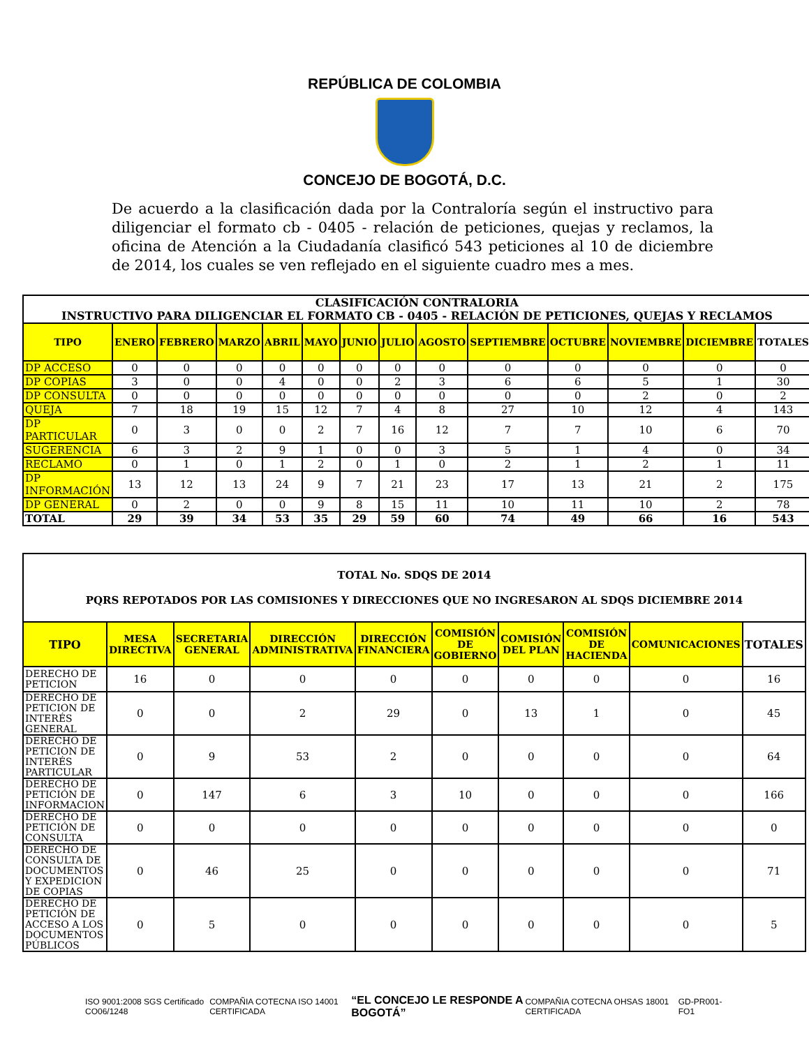REPÚBLICA DE COLOMBIA
CONCEJO DE BOGOTÁ, D.C.
De acuerdo a la clasificación dada por la Contraloría según el instructivo para diligenciar el formato cb - 0405 - relación de peticiones, quejas y reclamos, la oficina de Atención a la Ciudadanía clasificó 543 peticiones al 10 de diciembre de 2014, los cuales se ven reflejado en el siguiente cuadro mes a mes.
| CLASIFICACIÓN CONTRALORIA INSTRUCTIVO PARA DILIGENCIAR EL FORMATO CB - 0405 - RELACIÓN DE PETICIONES, QUEJAS Y RECLAMOS | | | | | | | | | | | | | |
| TIPO | ENERO | FEBRERO | MARZO | ABRIL | MAYO | JUNIO | JULIO | AGOSTO | SEPTIEMBRE | OCTUBRE | NOVIEMBRE | DICIEMBRE | TOTALES |
| DP ACCESO | 0 | 0 | 0 | 0 | 0 | 0 | 0 | 0 | 0 | 0 | 0 | 0 | 0 |
| DP COPIAS | 3 | 0 | 0 | 4 | 0 | 0 | 2 | 3 | 6 | 6 | 5 | 1 | 30 |
| DP CONSULTA | 0 | 0 | 0 | 0 | 0 | 0 | 0 | 0 | 0 | 0 | 2 | 0 | 2 |
| QUEJA | 7 | 18 | 19 | 15 | 12 | 7 | 4 | 8 | 27 | 10 | 12 | 4 | 143 |
| DP PARTICULAR | 0 | 3 | 0 | 0 | 2 | 7 | 16 | 12 | 7 | 7 | 10 | 6 | 70 |
| SUGERENCIA | 6 | 3 | 2 | 9 | 1 | 0 | 0 | 3 | 5 | 1 | 4 | 0 | 34 |
| RECLAMO | 0 | 1 | 0 | 1 | 2 | 0 | 1 | 0 | 2 | 1 | 2 | 1 | 11 |
| DP INFORMACIÓN | 13 | 12 | 13 | 24 | 9 | 7 | 21 | 23 | 17 | 13 | 21 | 2 | 175 |
| DP GENERAL | 0 | 2 | 0 | 0 | 9 | 8 | 15 | 11 | 10 | 11 | 10 | 2 | 78 |
| TOTAL | 29 | 39 | 34 | 53 | 35 | 29 | 59 | 60 | 74 | 49 | 66 | 16 | 543 |
| TOTAL No. SDQS DE 2014 PQRS REPOTADOS POR LAS COMISIONES Y DIRECCIONES QUE NO INGRESARON AL SDQS DICIEMBRE 2014 | | | | | | | | | |
| TIPO | MESA DIRECTIVA | SECRETARIA GENERAL | DIRECCIÓN ADMINISTRATIVA | DIRECCIÓN FINANCIERA | COMISIÓN DE GOBIERNO | COMISIÓN DEL PLAN | COMISIÓN DE HACIENDA | COMUNICACIONES | TOTALES |
| DERECHO DE PETICION | 16 | 0 | 0 | 0 | 0 | 0 | 0 | 0 | 16 |
| DERECHO DE PETICION DE INTERÉS GENERAL | 0 | 0 | 2 | 29 | 0 | 13 | 1 | 0 | 45 |
| DERECHO DE PETICION DE INTERÉS PARTICULAR | 0 | 9 | 53 | 2 | 0 | 0 | 0 | 0 | 64 |
| DERECHO DE PETICIÓN DE INFORMACION | 0 | 147 | 6 | 3 | 10 | 0 | 0 | 0 | 166 |
| DERECHO DE PETICIÓN DE CONSULTA | 0 | 0 | 0 | 0 | 0 | 0 | 0 | 0 | 0 |
| DERECHO DE CONSULTA DE DOCUMENTOS Y EXPEDICION DE COPIAS | 0 | 46 | 25 | 0 | 0 | 0 | 0 | 0 | 71 |
| DERECHO DE PETICIÓN DE ACCESO A LOS DOCUMENTOS PÚBLICOS | 0 | 5 | 0 | 0 | 0 | 0 | 0 | 0 | 5 |
ISO 9001:2008 SGS Certificado CO06/1248 COMPAÑIA COTECNA ISO 14001 CERTIFICADA “EL CONCEJO LE RESPONDE A BOGOTÁ” COMPAÑIA COTECNA OHSAS 18001 CERTIFICADA GD-PR001-FO1